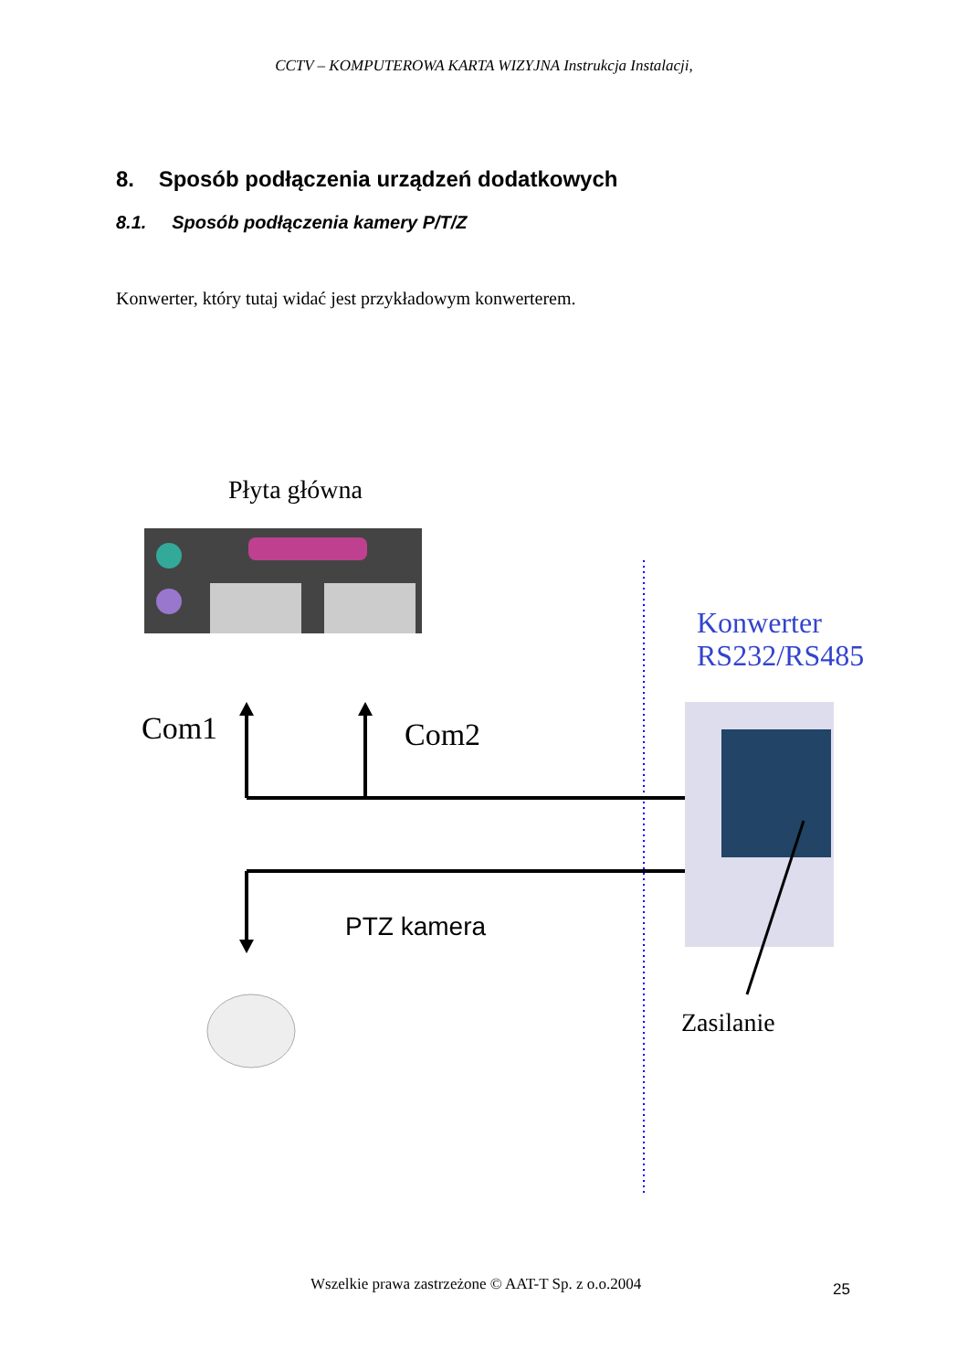CCTV – KOMPUTEROWA KARTA WIZYJNA Instrukcja Instalacji,
8. Sposób podłączenia urządzeń dodatkowych
8.1. Sposób podłączenia kamery P/T/Z
Konwerter, który tutaj widać jest przykładowym konwerterem.
Płyta główna
Konwerter
RS232/RS485
Com1 Com2
PTZ kamera
Zasilanie
Wszelkie prawa zastrzeżone © AAT-T Sp. z o.o.2004 25